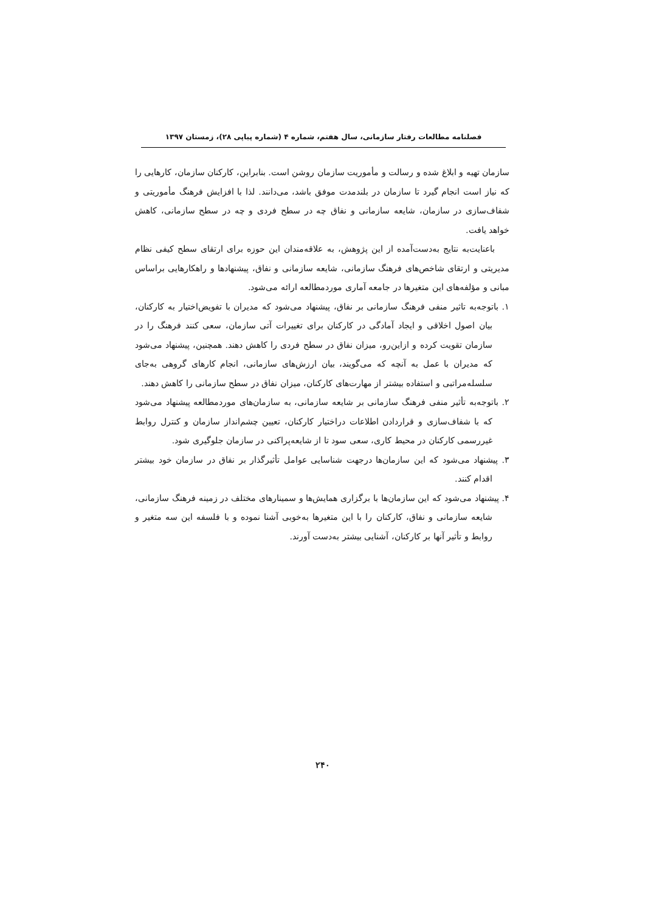فصلنامه مطالعات رفتار سازمانی، سال هفتم، شماره ۴ (شماره پیاپی ۲۸)، زمستان ۱۳۹۷
سازمان تهیه و ابلاغ شده و رسالت و مأموریت سازمان روشن است. بنابراین، کارکنان سازمان، کارهایی را که نیاز است انجام گیرد تا سازمان در بلندمدت موفق باشد، می‌دانند. لذا با افزایش فرهنگ مأموریتی و شفاف‌سازی در سازمان، شایعه سازمانی و نفاق چه در سطح فردی و چه در سطح سازمانی، کاهش خواهد یافت.
باعنایت‌به نتایج به‌دست‌آمده از این پژوهش، به علاقه‌مندان این حوزه برای ارتقای سطح کیفی نظام مدیریتی و ارتقای شاخص‌های فرهنگ سازمانی، شایعه سازمانی و نفاق، پیشنهادها و راهکارهایی براساس مبانی و مؤلفه‌های این متغیرها در جامعه آماری موردمطالعه ارائه می‌شود.
۱. باتوجه‌به تاثیر منفی فرهنگ سازمانی بر نفاق، پیشنهاد می‌شود که مدیران با تفویض‌اختیار به کارکنان، بیان اصول اخلاقی و ایجاد آمادگی در کارکنان برای تغییرات آتی سازمان، سعی کنند فرهنگ را در سازمان تقویت کرده و ازاین‌رو، میزان نفاق در سطح فردی را کاهش دهند. همچنین، پیشنهاد می‌شود که مدیران با عمل به آنچه که می‌گویند، بیان ارزش‌های سازمانی، انجام کارهای گروهی به‌جای سلسله‌مراتبی و استفاده بیشتر از مهارت‌های کارکنان، میزان نفاق در سطح سازمانی را کاهش دهند.
۲. باتوجه‌به تأثیر منفی فرهنگ سازمانی بر شایعه سازمانی، به سازمان‌های موردمطالعه پیشنهاد می‌شود که با شفاف‌سازی و قراردادن اطلاعات دراختیار کارکنان، تعیین چشم‌انداز سازمان و کنترل روابط غیررسمی کارکنان در محیط کاری، سعی سود تا از شایعه‌پراکنی در سازمان جلوگیری شود.
۳. پیشنهاد می‌شود که این سازمان‌ها درجهت شناسایی عوامل تأثیرگذار بر نفاق در سازمان خود بیشتر اقدام کنند.
۴. پیشنهاد می‌شود که این سازمان‌ها با برگزاری همایش‌ها و سمینارهای مختلف در زمینه فرهنگ سازمانی، شایعه سازمانی و نفاق، کارکنان را با این متغیرها به‌خوبی آشنا نموده و با فلسفه این سه متغیر و روابط و تأثیر آنها بر کارکنان، آشنایی بیشتر به‌دست آورند.
۲۴۰